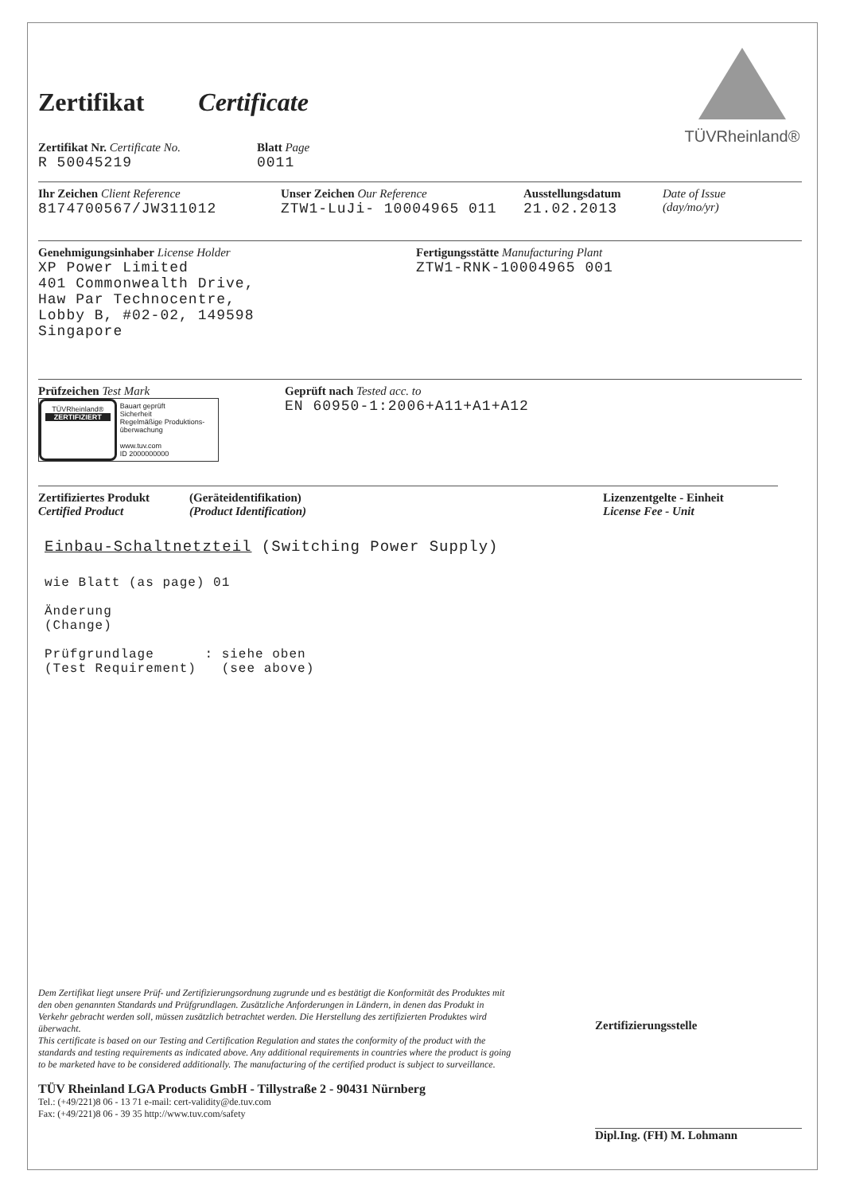TÜVRheinland®
Zertifikat Certificate
Zertifikat Nr. Certificate No.
R 50045219
Blatt Page
0011
Ihr Zeichen Client Reference
8174700567/JW311012
Unser Zeichen Our Reference
ZTW1-LuJi- 10004965 011
Ausstellungsdatum
21.02.2013
Date of Issue
(day/mo/yr)
Genehmigungsinhaber License Holder
XP Power Limited
401 Commonwealth Drive,
Haw Par Technocentre,
Lobby B, #02-02, 149598
Singapore
Fertigungsstätte Manufacturing Plant
ZTW1-RNK-10004965 001
Prüfzeichen Test Mark
TÜVRheinland®
ZERTIFIZIERT
Bauart geprüft
Sicherheit
Regelmäßige Produktions-überwachung
www.tuv.com
ID 2000000000
Geprüft nach Tested acc. to
EN 60950-1:2006+A11+A1+A12
Zertifiziertes Produkt
Certified Product
(Geräteidentifikation)
(Product Identification)
Lizenzentgelte - Einheit
License Fee - Unit
Einbau-Schaltnetzteil (Switching Power Supply)
wie Blatt (as page) 01
Änderung
(Change)
Prüfgrundlage : siehe oben
(Test Requirement) (see above)
Dem Zertifikat liegt unsere Prüf- und Zertifizierungsordnung zugrunde und es bestätigt die Konformität des Produktes mit den oben genannten Standards und Prüfgrundlagen. Zusätzliche Anforderungen in Ländern, in denen das Produkt in Verkehr gebracht werden soll, müssen zusätzlich betrachtet werden. Die Herstellung des zertifizierten Produktes wird überwacht.
This certificate is based on our Testing and Certification Regulation and states the conformity of the product with the standards and testing requirements as indicated above. Any additional requirements in countries where the product is going to be marketed have to be considered additionally. The manufacturing of the certified product is subject to surveillance.
TÜV Rheinland LGA Products GmbH - Tillystraße 2 - 90431 Nürnberg
Tel.: (+49/221)8 06 - 13 71 e-mail: cert-validity@de.tuv.com
Fax: (+49/221)8 06 - 39 35 http://www.tuv.com/safety
Zertifizierungsstelle
Dipl.Ing. (FH) M. Lohmann